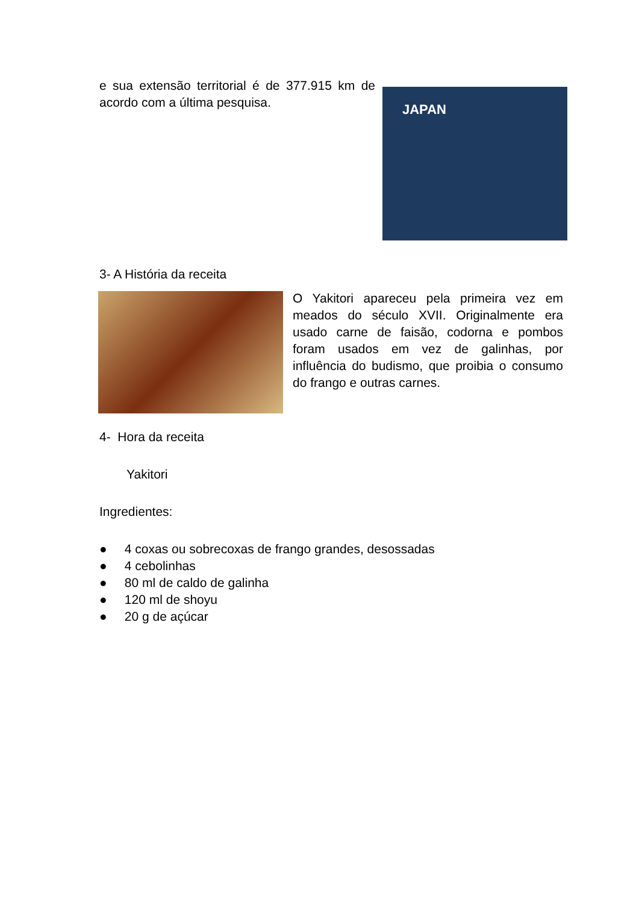JAPAN
e sua extensão territorial é de 377.915 km de acordo com a última pesquisa.
3- A História da receita
O Yakitori apareceu pela primeira vez em meados do século XVII. Originalmente era usado carne de faisão, codorna e pombos foram usados em vez de galinhas, por influência do budismo, que proibia o consumo do frango e outras carnes.
4- Hora da receita
Yakitori
Ingredientes:
● 4 coxas ou sobrecoxas de frango grandes, desossadas
● 4 cebolinhas
● 80 ml de caldo de galinha
● 120 ml de shoyu
● 20 g de açúcar